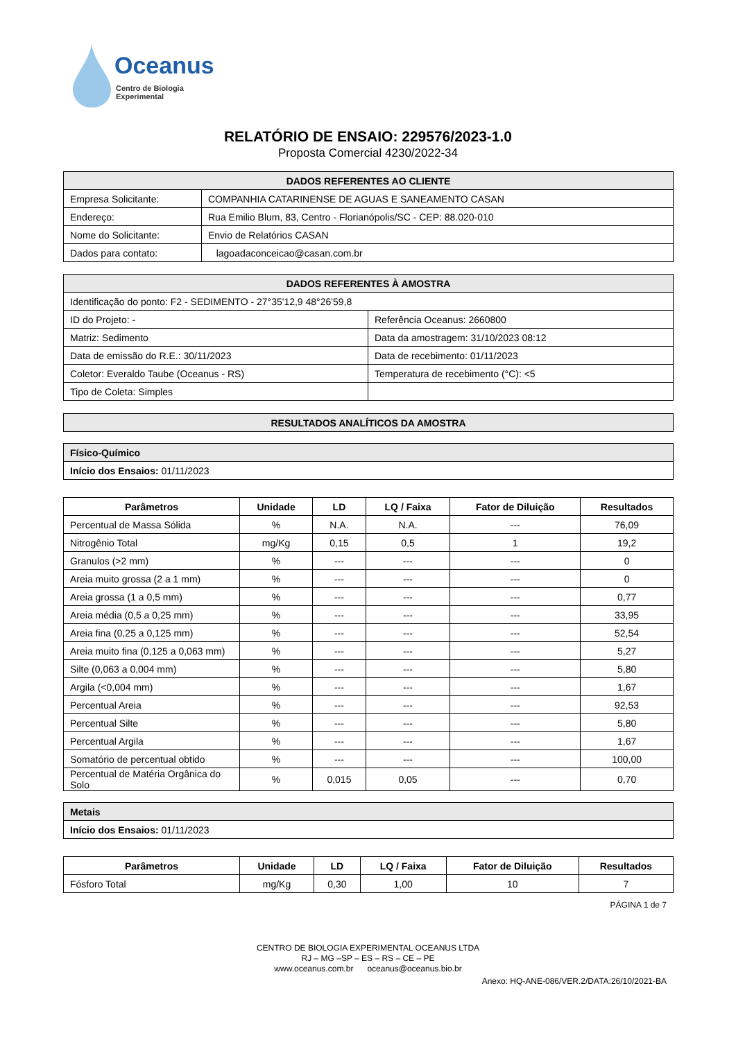Oceanus
Centro de Biologia Experimental
RELATÓRIO DE ENSAIO: 229576/2023-1.0
Proposta Comercial 4230/2022-34
| DADOS REFERENTES AO CLIENTE | |
| Empresa Solicitante: | COMPANHIA CATARINENSE DE AGUAS E SANEAMENTO CASAN |
| Endereço: | Rua Emilio Blum, 83, Centro - Florianópolis/SC - CEP: 88.020-010 |
| Nome do Solicitante: | Envio de Relatórios CASAN |
| Dados para contato: | lagoadaconceicao@casan.com.br |
| DADOS REFERENTES À AMOSTRA | |
| Identificação do ponto: F2 - SEDIMENTO - 27°35'12,9 48°26'59,8 | |
| ID do Projeto: - | Referência Oceanus: 2660800 |
| Matriz: Sedimento | Data da amostragem: 31/10/2023 08:12 |
| Data de emissão do R.E.: 30/11/2023 | Data de recebimento: 01/11/2023 |
| Coletor: Everaldo Taube (Oceanus - RS) | Temperatura de recebimento (°C): <5 |
| Tipo de Coleta: Simples | |
| RESULTADOS ANALÍTICOS DA AMOSTRA |
| Físico-Químico |
| Início dos Ensaios: 01/11/2023 |
| Parâmetros | Unidade | LD | LQ / Faixa | Fator de Diluição | Resultados |
| --- | --- | --- | --- | --- | --- |
| Percentual de Massa Sólida | % | N.A. | N.A. | --- | 76,09 |
| Nitrogênio Total | mg/Kg | 0,15 | 0,5 | 1 | 19,2 |
| Granulos (>2 mm) | % | --- | --- | --- | 0 |
| Areia muito grossa (2 a 1 mm) | % | --- | --- | --- | 0 |
| Areia grossa (1 a 0,5 mm) | % | --- | --- | --- | 0,77 |
| Areia média (0,5 a 0,25 mm) | % | --- | --- | --- | 33,95 |
| Areia fina (0,25 a 0,125 mm) | % | --- | --- | --- | 52,54 |
| Areia muito fina (0,125 a 0,063 mm) | % | --- | --- | --- | 5,27 |
| Silte (0,063 a 0,004 mm) | % | --- | --- | --- | 5,80 |
| Argila (<0,004 mm) | % | --- | --- | --- | 1,67 |
| Percentual Areia | % | --- | --- | --- | 92,53 |
| Percentual Silte | % | --- | --- | --- | 5,80 |
| Percentual Argila | % | --- | --- | --- | 1,67 |
| Somatório de percentual obtido | % | --- | --- | --- | 100,00 |
| Percentual de Matéria Orgânica do Solo | % | 0,015 | 0,05 | --- | 0,70 |
| Metais |
| Início dos Ensaios: 01/11/2023 |
| Parâmetros | Unidade | LD | LQ / Faixa | Fator de Diluição | Resultados |
| --- | --- | --- | --- | --- | --- |
| Fósforo Total | mg/Kg | 0,30 | 1,00 | 10 | 7 |
PÁGINA 1 de 7
CENTRO DE BIOLOGIA EXPERIMENTAL OCEANUS LTDA
RJ – MG –SP – ES – RS – CE – PE
www.oceanus.com.br oceanus@oceanus.bio.br
Anexo: HQ-ANE-086/VER.2/DATA:26/10/2021-BA